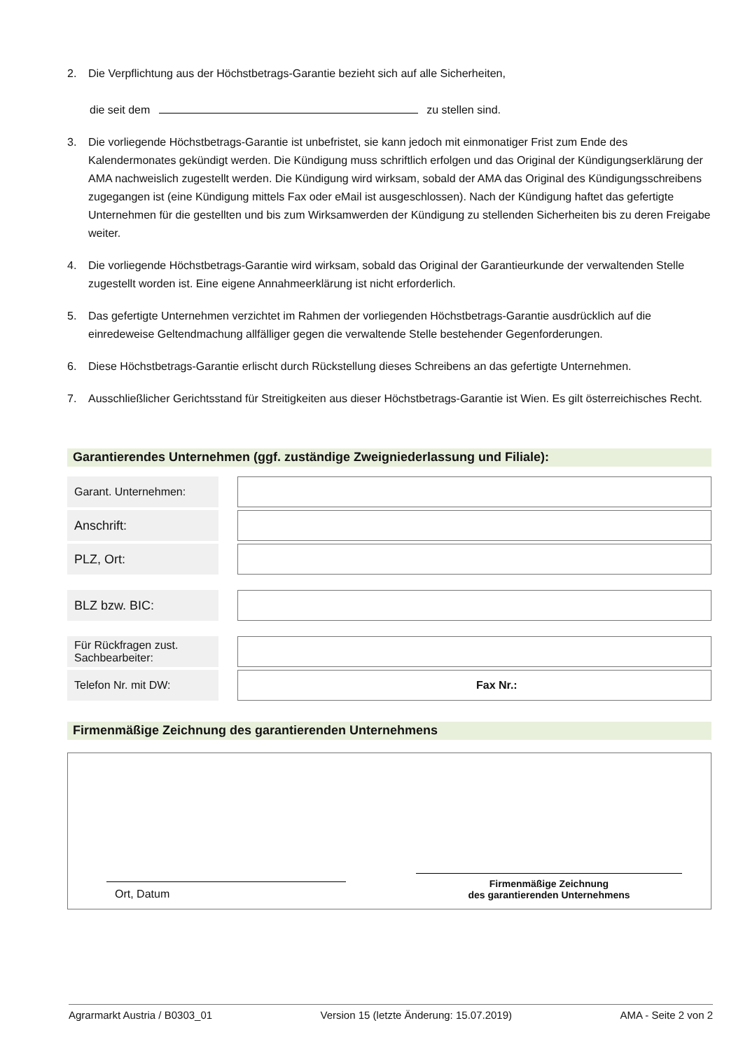2. Die Verpflichtung aus der Höchstbetrags-Garantie bezieht sich auf alle Sicherheiten,
die seit dem zu stellen sind.
3. Die vorliegende Höchstbetrags-Garantie ist unbefristet, sie kann jedoch mit einmonatiger Frist zum Ende des Kalendermonates gekündigt werden. Die Kündigung muss schriftlich erfolgen und das Original der Kündigungserklärung der AMA nachweislich zugestellt werden. Die Kündigung wird wirksam, sobald der AMA das Original des Kündigungsschreibens zugegangen ist (eine Kündigung mittels Fax oder eMail ist ausgeschlossen). Nach der Kündigung haftet das gefertigte Unternehmen für die gestellten und bis zum Wirksamwerden der Kündigung zu stellenden Sicherheiten bis zu deren Freigabe weiter.
4. Die vorliegende Höchstbetrags-Garantie wird wirksam, sobald das Original der Garantieurkunde der verwaltenden Stelle zugestellt worden ist. Eine eigene Annahmeerklärung ist nicht erforderlich.
5. Das gefertigte Unternehmen verzichtet im Rahmen der vorliegenden Höchstbetrags-Garantie ausdrücklich auf die einredeweise Geltendmachung allfälliger gegen die verwaltende Stelle bestehender Gegenforderungen.
6. Diese Höchstbetrags-Garantie erlischt durch Rückstellung dieses Schreibens an das gefertigte Unternehmen.
7. Ausschließlicher Gerichtsstand für Streitigkeiten aus dieser Höchstbetrags-Garantie ist Wien. Es gilt österreichisches Recht.
Garantierendes Unternehmen (ggf. zuständige Zweigniederlassung und Filiale):
| Garant. Unternehmen: | | |
| Anschrift: | | |
| PLZ, Ort: | | |
| BLZ bzw. BIC: | | |
| Für Rückfragen zust. Sachbearbeiter: | | |
| Telefon Nr. mit DW: | | Fax Nr.: |
Firmenmäßige Zeichnung des garantierenden Unternehmens
Ort, Datum
Firmenmäßige Zeichnung
des garantierenden Unternehmens
Agrarmarkt Austria / B0303_01 Version 15 (letzte Änderung: 15.07.2019) AMA - Seite 2 von 2